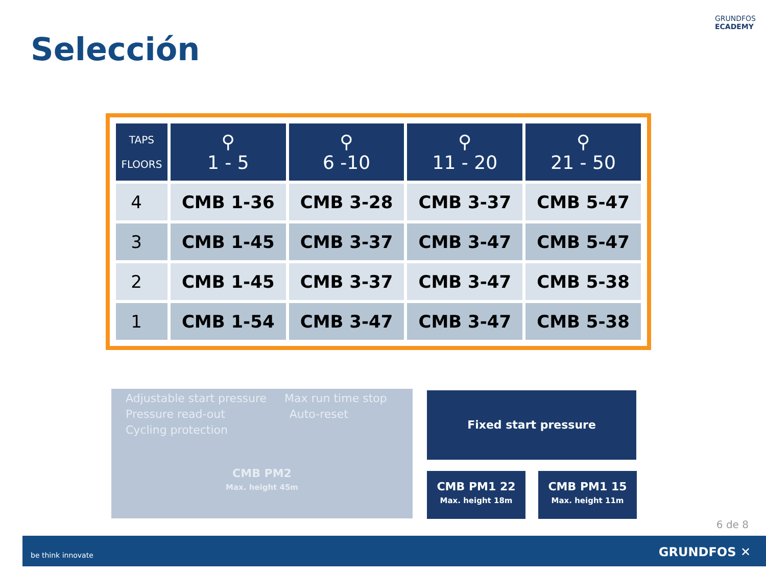GRUNDFOS
ECADEMY
Selección
| TAPS FLOORS | ⚲ 1 - 5 | ⚲ 6 -10 | ⚲ 11 - 20 | ⚲ 21 - 50 |
| --- | --- | --- | --- | --- |
| 4 | CMB 1-36 | CMB 3-28 | CMB 3-37 | CMB 5-47 |
| 3 | CMB 1-45 | CMB 3-37 | CMB 3-47 | CMB 5-47 |
| 2 | CMB 1-45 | CMB 3-37 | CMB 3-47 | CMB 5-38 |
| 1 | CMB 1-54 | CMB 3-47 | CMB 3-47 | CMB 5-38 |
Adjustable start pressure Max run time stop
Pressure read-out Auto-reset
Cycling protection
CMB PM2
Max. height 45m
Fixed start pressure
CMB PM1 22
Max. height 18m
CMB PM1 15
Max. height 11m
6 de 8
be think innovate GRUNDFOS ✕